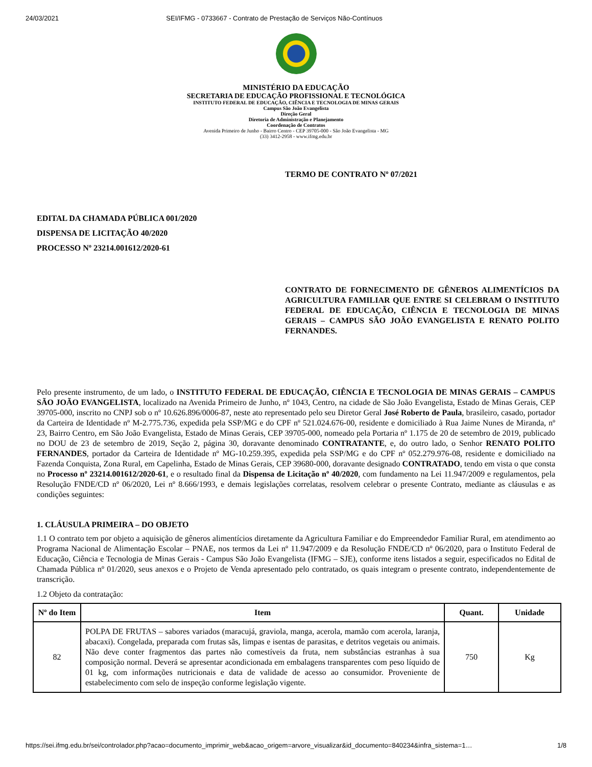24/03/2021 SEI/IFMG - 0733667 - Contrato de Prestação de Serviços Não-Contínuos
MINISTÉRIO DA EDUCAÇÃO
SECRETARIA DE EDUCAÇÃO PROFISSIONAL E TECNOLÓGICA
INSTITUTO FEDERAL DE EDUCAÇÃO, CIÊNCIA E TECNOLOGIA DE MINAS GERAIS
Campus São João Evangelista
Direção Geral
Diretoria de Administração e Planejamento
Coordenação de Contratos
Avenida Primeiro de Junho - Bairro Centro - CEP 39705-000 - São João Evangelista - MG
(33) 3412-2958 - www.ifmg.edu.br
TERMO DE CONTRATO Nº 07/2021
EDITAL DA CHAMADA PÚBLICA 001/2020
DISPENSA DE LICITAÇÃO 40/2020
PROCESSO Nº 23214.001612/2020-61
CONTRATO DE FORNECIMENTO DE GÊNEROS ALIMENTÍCIOS DA AGRICULTURA FAMILIAR QUE ENTRE SI CELEBRAM O INSTITUTO FEDERAL DE EDUCAÇÃO, CIÊNCIA E TECNOLOGIA DE MINAS GERAIS – CAMPUS SÃO JOÃO EVANGELISTA E RENATO POLITO FERNANDES.
Pelo presente instrumento, de um lado, o INSTITUTO FEDERAL DE EDUCAÇÃO, CIÊNCIA E TECNOLOGIA DE MINAS GERAIS – CAMPUS SÃO JOÃO EVANGELISTA, localizado na Avenida Primeiro de Junho, nº 1043, Centro, na cidade de São João Evangelista, Estado de Minas Gerais, CEP 39705-000, inscrito no CNPJ sob o nº 10.626.896/0006-87, neste ato representado pelo seu Diretor Geral José Roberto de Paula, brasileiro, casado, portador da Carteira de Identidade nº M-2.775.736, expedida pela SSP/MG e do CPF nº 521.024.676-00, residente e domiciliado à Rua Jaime Nunes de Miranda, nº 23, Bairro Centro, em São João Evangelista, Estado de Minas Gerais, CEP 39705-000, nomeado pela Portaria nº 1.175 de 20 de setembro de 2019, publicado no DOU de 23 de setembro de 2019, Seção 2, página 30, doravante denominado CONTRATANTE, e, do outro lado, o Senhor RENATO POLITO FERNANDES, portador da Carteira de Identidade nº MG-10.259.395, expedida pela SSP/MG e do CPF nº 052.279.976-08, residente e domiciliado na Fazenda Conquista, Zona Rural, em Capelinha, Estado de Minas Gerais, CEP 39680-000, doravante designado CONTRATADO, tendo em vista o que consta no Processo nº 23214.001612/2020-61, e o resultado final da Dispensa de Licitação nº 40/2020, com fundamento na Lei 11.947/2009 e regulamentos, pela Resolução FNDE/CD nº 06/2020, Lei nº 8.666/1993, e demais legislações correlatas, resolvem celebrar o presente Contrato, mediante as cláusulas e as condições seguintes:
1. CLÁUSULA PRIMEIRA – DO OBJETO
1.1 O contrato tem por objeto a aquisição de gêneros alimentícios diretamente da Agricultura Familiar e do Empreendedor Familiar Rural, em atendimento ao Programa Nacional de Alimentação Escolar – PNAE, nos termos da Lei nº 11.947/2009 e da Resolução FNDE/CD nº 06/2020, para o Instituto Federal de Educação, Ciência e Tecnologia de Minas Gerais - Campus São João Evangelista (IFMG – SJE), conforme itens listados a seguir, especificados no Edital de Chamada Pública nº 01/2020, seus anexos e o Projeto de Venda apresentado pelo contratado, os quais integram o presente contrato, independentemente de transcrição.
1.2 Objeto da contratação:
| Nº do Item | Item | Quant. | Unidade |
| --- | --- | --- | --- |
| 82 | POLPA DE FRUTAS – sabores variados (maracujá, graviola, manga, acerola, mamão com acerola, laranja, abacaxi). Congelada, preparada com frutas sãs, limpas e isentas de parasitas, e detritos vegetais ou animais. Não deve conter fragmentos das partes não comestíveis da fruta, nem substâncias estranhas à sua composição normal. Deverá se apresentar acondicionada em embalagens transparentes com peso líquido de 01 kg, com informações nutricionais e data de validade de acesso ao consumidor. Proveniente de estabelecimento com selo de inspeção conforme legislação vigente. | 750 | Kg |
https://sei.ifmg.edu.br/sei/controlador.php?acao=documento_imprimir_web&acao_origem=arvore_visualizar&id_documento=840234&infra_sistema=1… 1/8